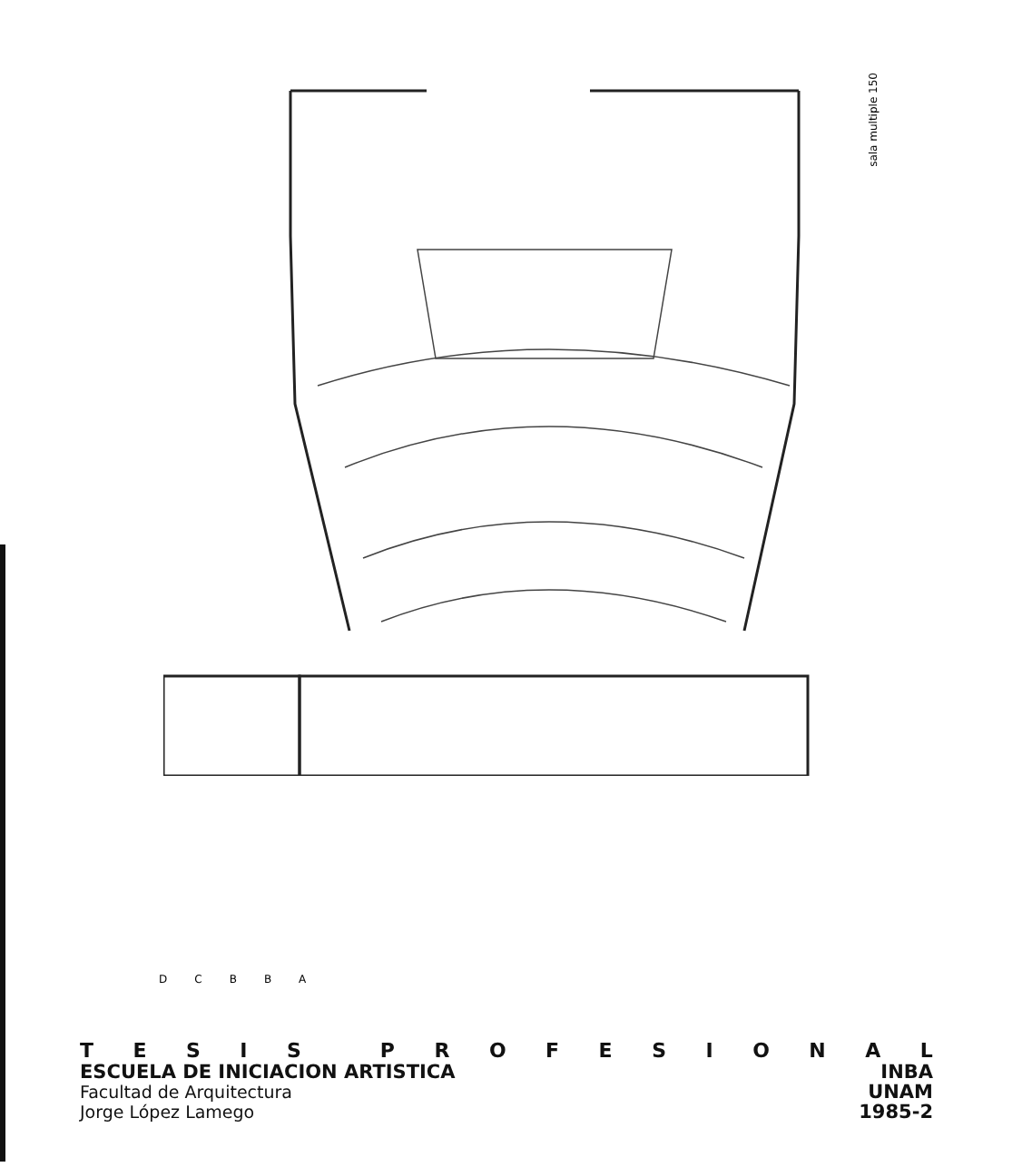sala multiple 150
DCBBA
TESIS PROFESIONAL
ESCUELA DE INICIACION ARTISTICA INBA
Facultad de Arquitectura UNAM
Jorge López Lamego 1985-2